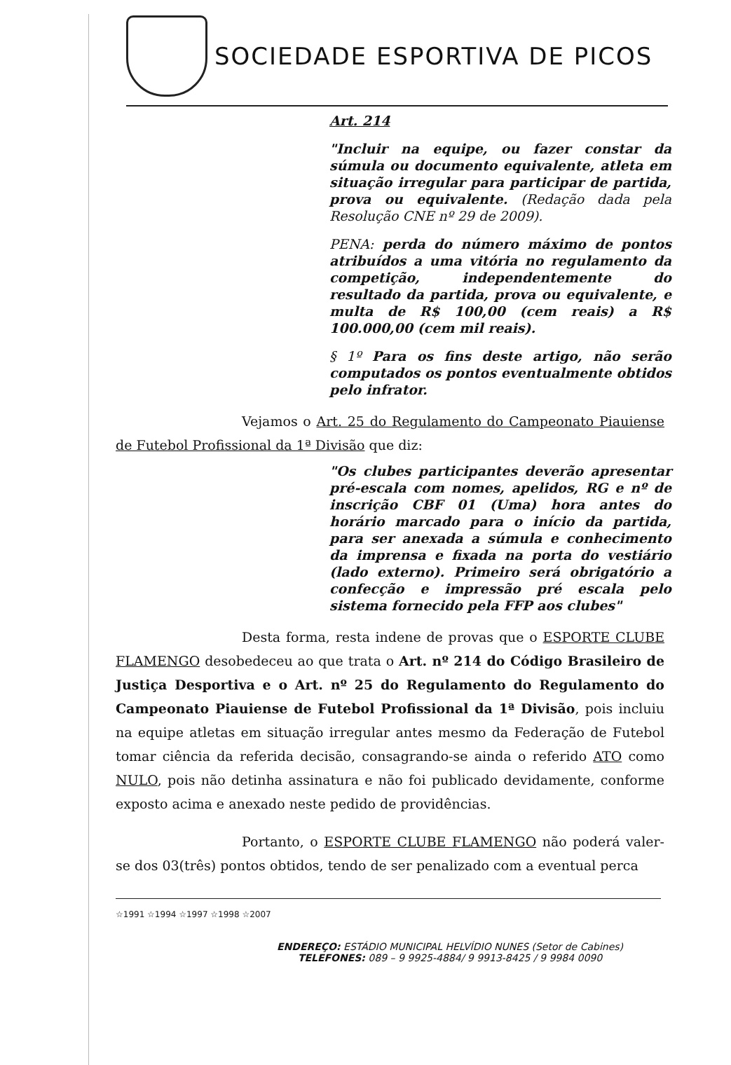SOCIEDADE ESPORTIVA DE PICOS
Art. 214
"Incluir na equipe, ou fazer constar da súmula ou documento equivalente, atleta em situação irregular para participar de partida, prova ou equivalente. (Redação dada pela Resolução CNE nº 29 de 2009).
PENA: perda do número máximo de pontos atribuídos a uma vitória no regulamento da competição, independentemente do resultado da partida, prova ou equivalente, e multa de R$ 100,00 (cem reais) a R$ 100.000,00 (cem mil reais).
§ 1º Para os fins deste artigo, não serão computados os pontos eventualmente obtidos pelo infrator.
Vejamos o Art. 25 do Regulamento do Campeonato Piauiense de Futebol Profissional da 1ª Divisão que diz:
"Os clubes participantes deverão apresentar pré-escala com nomes, apelidos, RG e nº de inscrição CBF 01 (Uma) hora antes do horário marcado para o início da partida, para ser anexada a súmula e conhecimento da imprensa e fixada na porta do vestiário (lado externo). Primeiro será obrigatório a confecção e impressão pré escala pelo sistema fornecido pela FFP aos clubes"
Desta forma, resta indene de provas que o ESPORTE CLUBE FLAMENGO desobedeceu ao que trata o Art. nº 214 do Código Brasileiro de Justiça Desportiva e o Art. nº 25 do Regulamento do Regulamento do Campeonato Piauiense de Futebol Profissional da 1ª Divisão, pois incluiu na equipe atletas em situação irregular antes mesmo da Federação de Futebol tomar ciência da referida decisão, consagrando-se ainda o referido ATO como NULO, pois não detinha assinatura e não foi publicado devidamente, conforme exposto acima e anexado neste pedido de providências.
Portanto, o ESPORTE CLUBE FLAMENGO não poderá valer-se dos 03(três) pontos obtidos, tendo de ser penalizado com a eventual perca
☆1991 ☆1994 ☆1997 ☆1998 ☆2007
ENDEREÇO: ESTÁDIO MUNICIPAL HELVÍDIO NUNES (Setor de Cabines)
TELEFONES: 089 – 9 9925-4884/ 9 9913-8425 / 9 9984 0090